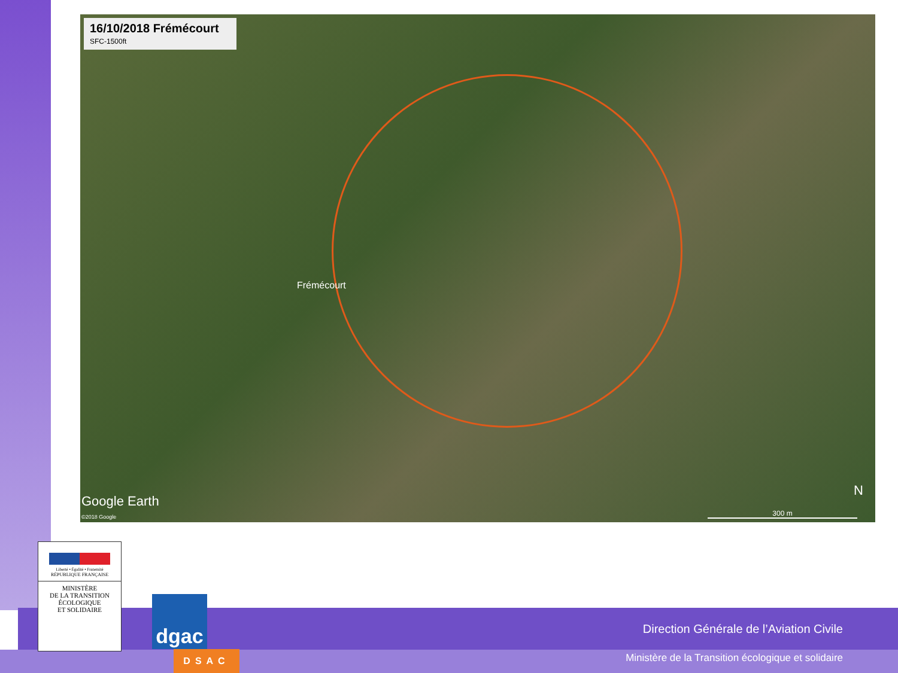16/10/2018 Frémécourt
SFC-1500ft
Frémécourt
Google Earth
©2018 Google
N
300 m
Direction Générale de l’Aviation Civile
Ministère de la Transition écologique et solidaire
Liberté • Égalité • Fraternité
RÉPUBLIQUE FRANÇAISE
MINISTÈRE
DE LA TRANSITION
ÉCOLOGIQUE
ET SOLIDAIRE
dgac
DSAC